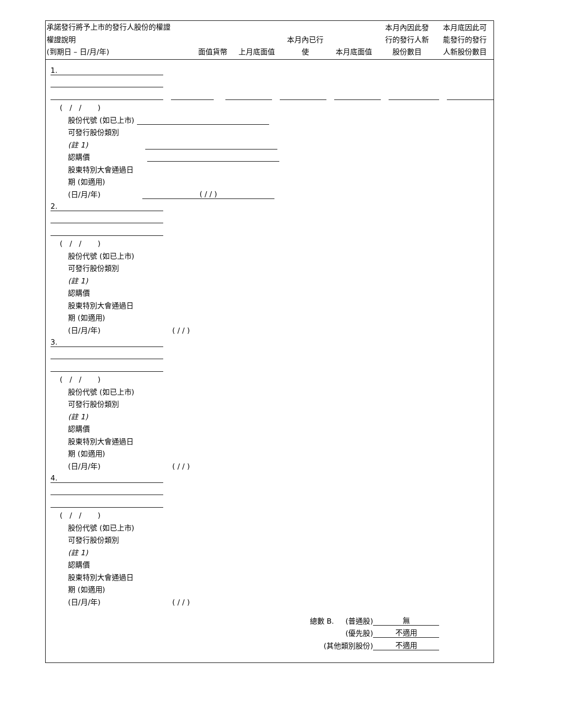承諾發行將予上市的發行人股份的權證
| 權證說明 (到期日 – 日/月/年) | 面值貨幣 | 上月底面值 | 本月內已行 使 | 本月底面值 | 本月內因此發 行的發行人新 股份數目 | 本月底因此可 能發行的發行 人新股份數目 |
| --- | --- | --- | --- | --- | --- | --- |
1.
( / / )
股份代號 (如已上市)
可發行股份類別
(註 1)
認購價
股東特別大會通過日
期 (如適用)
(日/月/年) ( / / )
2.
( / / )
股份代號 (如已上市)
可發行股份類別
(註 1)
認購價
股東特別大會通過日
期 (如適用)
(日/月/年) ( / / )
3.
( / / )
股份代號 (如已上市)
可發行股份類別
(註 1)
認購價
股東特別大會通過日
期 (如適用)
(日/月/年) ( / / )
4.
( / / )
股份代號 (如已上市)
可發行股份類別
(註 1)
認購價
股東特別大會通過日
期 (如適用)
(日/月/年) ( / / )
總數 B. (普通股) 無
(優先股) 不適用
(其他類別股份) 不適用